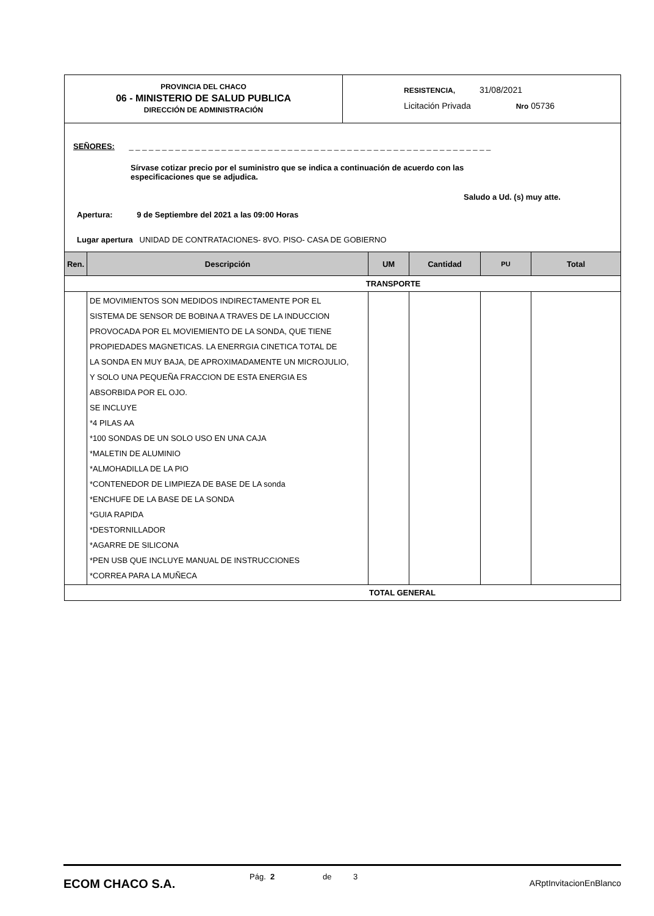PROVINCIA DEL CHACO
06 - MINISTERIO DE SALUD PUBLICA
DIRECCIÓN DE ADMINISTRACIÓN
RESISTENCIA, 31/08/2021
Licitación Privada Nro 05736
SEÑORES: _ _ _ _ _ _ _ _ _ _ _ _ _ _ _ _ _ _ _ _ _ _ _ _ _ _ _ _ _ _ _ _ _ _ _ _ _ _ _ _ _ _ _ _ _ _ _ _ _ _ _ _ _ _ _
Sírvase cotizar precio por el suministro que se indica a continuación de acuerdo con las
especificaciones que se adjudica.
Saludo a Ud. (s) muy atte.
Apertura: 9 de Septiembre del 2021 a las 09:00 Horas
Lugar apertura UNIDAD DE CONTRATACIONES- 8VO. PISO- CASA DE GOBIERNO
| Ren. | Descripción | UM | Cantidad | PU | Total |
| --- | --- | --- | --- | --- | --- |
| TRANSPORTE | | | | | |
| | DE MOVIMIENTOS SON MEDIDOS INDIRECTAMENTE POR EL SISTEMA DE SENSOR DE BOBINA A TRAVES DE LA INDUCCION PROVOCADA POR EL MOVIEMIENTO DE LA SONDA, QUE TIENE PROPIEDADES MAGNETICAS. LA ENERRGIA CINETICA TOTAL DE LA SONDA EN MUY BAJA, DE APROXIMADAMENTE UN MICROJULIO, Y SOLO UNA PEQUEÑA FRACCION DE ESTA ENERGIA ES ABSORBIDA POR EL OJO. SE INCLUYE *4 PILAS AA *100 SONDAS DE UN SOLO USO EN UNA CAJA *MALETIN DE ALUMINIO *ALMOHADILLA DE LA PIO *CONTENEDOR DE LIMPIEZA DE BASE DE LA sonda *ENCHUFE DE LA BASE DE LA SONDA *GUIA RAPIDA *DESTORNILLADOR *AGARRE DE SILICONA *PEN USB QUE INCLUYE MANUAL DE INSTRUCCIONES *CORREA PARA LA MUÑECA | | | | |
| TOTAL GENERAL | | | | | |
ECOM CHACO S.A.
Pág. 2 de 3
ARptInvitacionEnBlanco